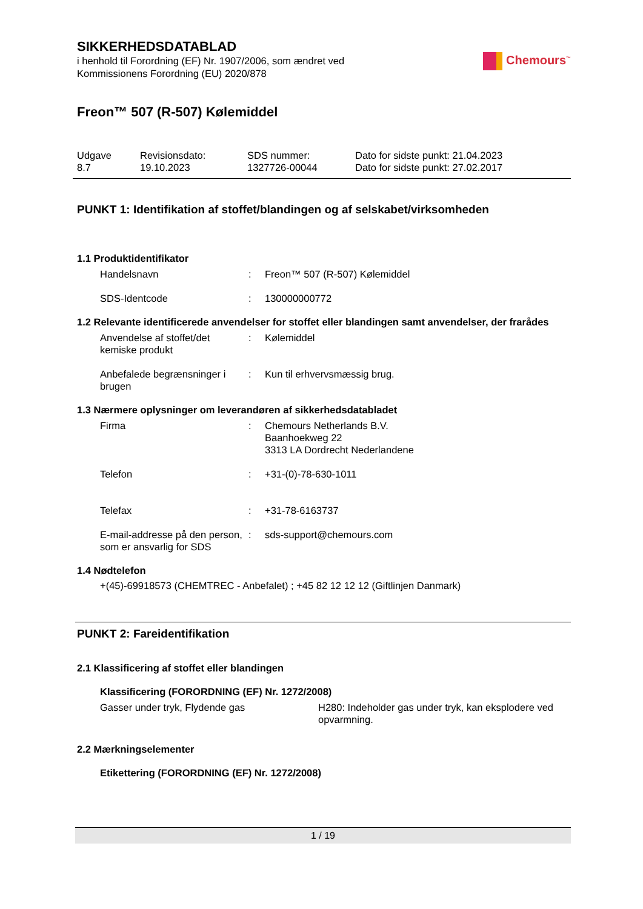SIKKERHEDSDATABLAD
i henhold til Forordning (EF) Nr. 1907/2006, som ændret ved
Kommissionens Forordning (EU) 2020/878
Chemours<sup>™</sup>
Freon™ 507 (R-507) Kølemiddel
Udgave
8.7
Revisionsdato:
19.10.2023
SDS nummer:
1327726-00044
Dato for sidste punkt: 21.04.2023
Dato for sidste punkt: 27.02.2017
PUNKT 1: Identifikation af stoffet/blandingen og af selskabet/virksomheden
1.1 Produktidentifikator
Handelsnavn : Freon™ 507 (R-507) Kølemiddel
SDS-Identcode : 130000000772
1.2 Relevante identificerede anvendelser for stoffet eller blandingen samt anvendelser, der frarådes
Anvendelse af stoffet/det kemiske produkt
: Kølemiddel
Anbefalede begrænsninger i brugen
: Kun til erhvervsmæssig brug.
1.3 Nærmere oplysninger om leverandøren af sikkerhedsdatabladet
Firma : Chemours Netherlands B.V.
Baanhoekweg 22
3313 LA Dordrecht Nederlandene
Telefon : +31-(0)-78-630-1011
Telefax : +31-78-6163737
E-mail-addresse på den person, som er ansvarlig for SDS
: sds-support@chemours.com
1.4 Nødtelefon
+(45)-69918573 (CHEMTREC - Anbefalet) ; +45 82 12 12 12 (Giftlinjen Danmark)
PUNKT 2: Fareidentifikation
2.1 Klassificering af stoffet eller blandingen
Klassificering (FORORDNING (EF) Nr. 1272/2008)
Gasser under tryk, Flydende gas H280: Indeholder gas under tryk, kan eksplodere ved opvarmning.
2.2 Mærkningselementer
Etikettering (FORORDNING (EF) Nr. 1272/2008)
1 / 19